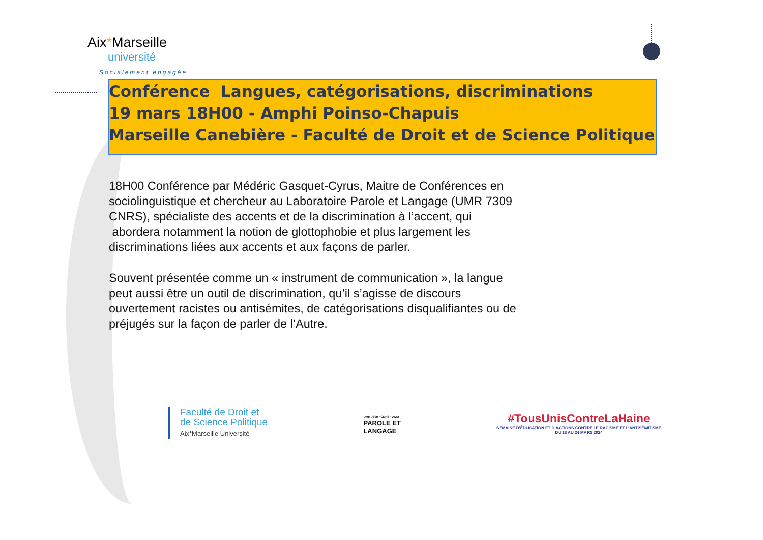Aix*Marseille
université
Socialement engagée
Conférence Langues, catégorisations, discriminations
19 mars 18H00 - Amphi Poinso-Chapuis
Marseille Canebière - Faculté de Droit et de Science Politique
18H00 Conférence par Médéric Gasquet-Cyrus, Maitre de Conférences en sociolinguistique et chercheur au Laboratoire Parole et Langage (UMR 7309 CNRS), spécialiste des accents et de la discrimination à l’accent, qui abordera notamment la notion de glottophobie et plus largement les discriminations liées aux accents et aux façons de parler.
Souvent présentée comme un « instrument de communication », la langue peut aussi être un outil de discrimination, qu’il s’agisse de discours ouvertement racistes ou antisémites, de catégorisations disqualifiantes ou de préjugés sur la façon de parler de l’Autre.
Faculté de Droit et
de Science Politique
Aix*Marseille Université
UMR 7309 • CNRS • AMU
PAROLE ET
LANGAGE
#TousUnisContreLaHaine
SEMAINE D’ÉDUCATION ET D’ACTIONS CONTRE LE RACISME ET L’ANTISÉMITISME
DU 18 AU 24 MARS 2024